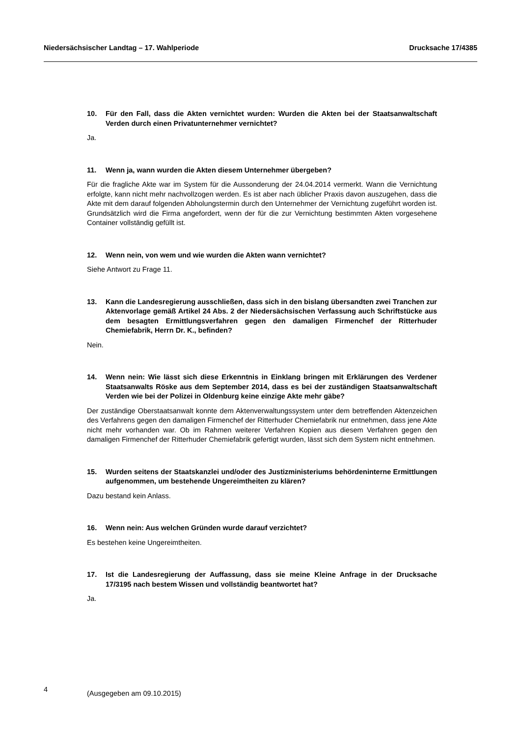Niedersächsischer Landtag – 17. Wahlperiode Drucksache 17/4385
10. Für den Fall, dass die Akten vernichtet wurden: Wurden die Akten bei der Staatsanwaltschaft Verden durch einen Privatunternehmer vernichtet?
Ja.
11. Wenn ja, wann wurden die Akten diesem Unternehmer übergeben?
Für die fragliche Akte war im System für die Aussonderung der 24.04.2014 vermerkt. Wann die Vernichtung erfolgte, kann nicht mehr nachvollzogen werden. Es ist aber nach üblicher Praxis davon auszugehen, dass die Akte mit dem darauf folgenden Abholungstermin durch den Unternehmer der Vernichtung zugeführt worden ist. Grundsätzlich wird die Firma angefordert, wenn der für die zur Vernichtung bestimmten Akten vorgesehene Container vollständig gefüllt ist.
12. Wenn nein, von wem und wie wurden die Akten wann vernichtet?
Siehe Antwort zu Frage 11.
13. Kann die Landesregierung ausschließen, dass sich in den bislang übersandten zwei Tranchen zur Aktenvorlage gemäß Artikel 24 Abs. 2 der Niedersächsischen Verfassung auch Schriftstücke aus dem besagten Ermittlungsverfahren gegen den damaligen Firmenchef der Ritterhuder Chemiefabrik, Herrn Dr. K., befinden?
Nein.
14. Wenn nein: Wie lässt sich diese Erkenntnis in Einklang bringen mit Erklärungen des Verdener Staatsanwalts Röske aus dem September 2014, dass es bei der zuständigen Staatsanwaltschaft Verden wie bei der Polizei in Oldenburg keine einzige Akte mehr gäbe?
Der zuständige Oberstaatsanwalt konnte dem Aktenverwaltungssystem unter dem betreffenden Aktenzeichen des Verfahrens gegen den damaligen Firmenchef der Ritterhuder Chemiefabrik nur entnehmen, dass jene Akte nicht mehr vorhanden war. Ob im Rahmen weiterer Verfahren Kopien aus diesem Verfahren gegen den damaligen Firmenchef der Ritterhuder Chemiefabrik gefertigt wurden, lässt sich dem System nicht entnehmen.
15. Wurden seitens der Staatskanzlei und/oder des Justizministeriums behördeninterne Ermittlungen aufgenommen, um bestehende Ungereimtheiten zu klären?
Dazu bestand kein Anlass.
16. Wenn nein: Aus welchen Gründen wurde darauf verzichtet?
Es bestehen keine Ungereimtheiten.
17. Ist die Landesregierung der Auffassung, dass sie meine Kleine Anfrage in der Drucksache 17/3195 nach bestem Wissen und vollständig beantwortet hat?
Ja.
4 (Ausgegeben am 09.10.2015)